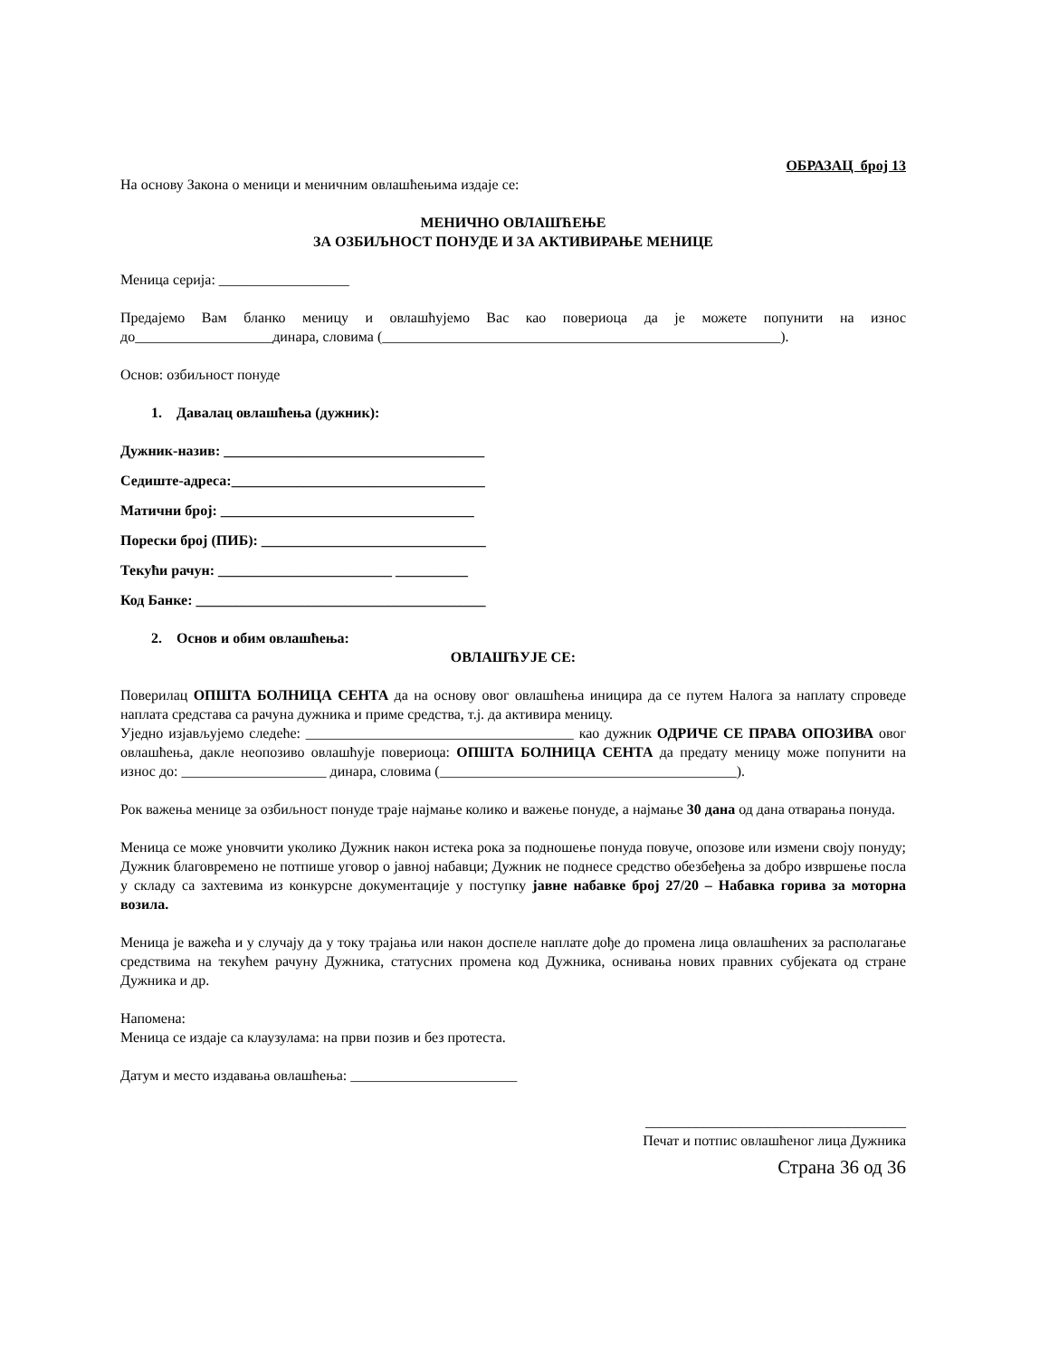ОБРАЗАЦ број 13
На основу Закона о меници и меничним овлашћењима издаје се:
МЕНИЧНО ОВЛАШЋЕЊЕ
ЗА ОЗБИЉНОСТ ПОНУДЕ И ЗА АКТИВИРАЊЕ МЕНИЦЕ
Меница серија: __________________
Предајемо Вам бланко меницу и овлашћујемо Вас као повериоца да је можете попунити на износ до___________________динара, словима (_______________________________________________________).
Основ: озбиљност понуде
1. Давалац овлашћења (дужник):
Дужник-назив: ____________________________________
Седиште-адреса:___________________________________
Матични број: ___________________________________
Порески број (ПИБ): _______________________________
Текући рачун: ________________________ __________
Код Банке: ________________________________________
2. Основ и обим овлашћења:
ОВЛАШЋУЈЕ СЕ:
Поверилац ОПШТА БОЛНИЦА СЕНТА да на основу овог овлашћења иницира да се путем Налога за наплату спроведе наплата средстава са рачуна дужника и приме средства, т.ј. да активира меницу.
Уједно изјављујемо следеће: _____________________________________ као дужник ОДРИЧЕ СЕ ПРАВА ОПОЗИВА овог овлашћења, дакле неопозиво овлашћује повериоца: ОПШТА БОЛНИЦА СЕНТА да предату меницу може попунити на износ до: ____________________ динара, словима (_________________________________________).
Рок важења менице за озбиљност понуде траје најмање колико и важење понуде, а најмање 30 дана од дана отварања понуда.
Меница се може уновчити уколико Дужник након истека рока за подношење понуда повуче, опозове или измени своју понуду; Дужник благовремено не потпише уговор о јавној набавци; Дужник не поднесе средство обезбеђења за добро извршење посла у складу са захтевима из конкурсне документације у поступку јавне набавке број 27/20 – Набавка горива за моторна возила.
Меница је важећа и у случају да у току трајања или након доспеле наплате дође до промена лица овлашћених за располагање средствима на текућем рачуну Дужника, статусних промена код Дужника, оснивања нових правних субјеката од стране Дужника и др.
Напомена:
Меница се издаје са клаузулама: на први позив и без протеста.
Датум и место издавања овлашћења: _______________________
____________________________________
Печат и потпис овлашћеног лица Дужника
Страна 36 од 36